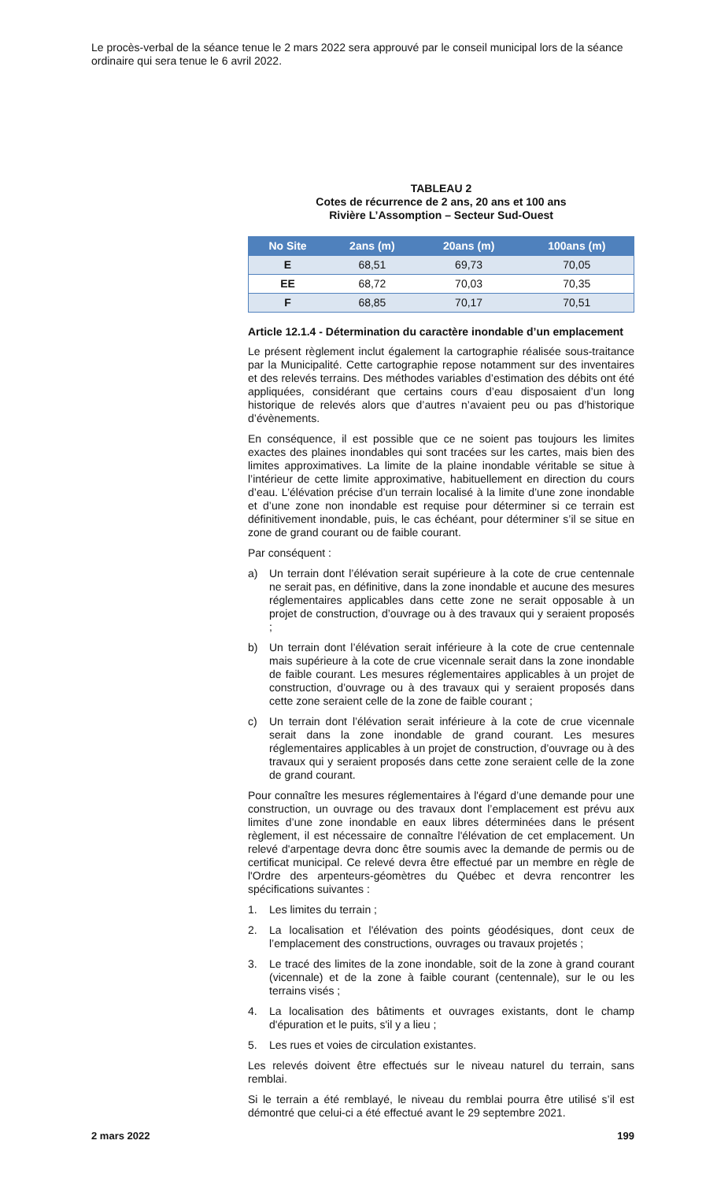Le procès-verbal de la séance tenue le 2 mars 2022 sera approuvé par le conseil municipal lors de la séance ordinaire qui sera tenue le 6 avril 2022.
TABLEAU 2
Cotes de récurrence de 2 ans, 20 ans et 100 ans
Rivière L’Assomption – Secteur Sud-Ouest
| No Site | 2ans (m) | 20ans (m) | 100ans (m) |
| --- | --- | --- | --- |
| E | 68,51 | 69,73 | 70,05 |
| EE | 68,72 | 70,03 | 70,35 |
| F | 68,85 | 70,17 | 70,51 |
Article 12.1.4 - Détermination du caractère inondable d’un emplacement
Le présent règlement inclut également la cartographie réalisée sous-traitance par la Municipalité. Cette cartographie repose notamment sur des inventaires et des relevés terrains. Des méthodes variables d’estimation des débits ont été appliquées, considérant que certains cours d’eau disposaient d’un long historique de relevés alors que d’autres n’avaient peu ou pas d’historique d’évènements.
En conséquence, il est possible que ce ne soient pas toujours les limites exactes des plaines inondables qui sont tracées sur les cartes, mais bien des limites approximatives. La limite de la plaine inondable véritable se situe à l’intérieur de cette limite approximative, habituellement en direction du cours d’eau. L’élévation précise d’un terrain localisé à la limite d’une zone inondable et d’une zone non inondable est requise pour déterminer si ce terrain est définitivement inondable, puis, le cas échéant, pour déterminer s’il se situe en zone de grand courant ou de faible courant.
Par conséquent :
a) Un terrain dont l’élévation serait supérieure à la cote de crue centennale ne serait pas, en définitive, dans la zone inondable et aucune des mesures réglementaires applicables dans cette zone ne serait opposable à un projet de construction, d’ouvrage ou à des travaux qui y seraient proposés ;
b) Un terrain dont l’élévation serait inférieure à la cote de crue centennale mais supérieure à la cote de crue vicennale serait dans la zone inondable de faible courant. Les mesures réglementaires applicables à un projet de construction, d’ouvrage ou à des travaux qui y seraient proposés dans cette zone seraient celle de la zone de faible courant ;
c) Un terrain dont l’élévation serait inférieure à la cote de crue vicennale serait dans la zone inondable de grand courant. Les mesures réglementaires applicables à un projet de construction, d’ouvrage ou à des travaux qui y seraient proposés dans cette zone seraient celle de la zone de grand courant.
Pour connaître les mesures réglementaires à l'égard d’une demande pour une construction, un ouvrage ou des travaux dont l’emplacement est prévu aux limites d’une zone inondable en eaux libres déterminées dans le présent règlement, il est nécessaire de connaître l'élévation de cet emplacement. Un relevé d'arpentage devra donc être soumis avec la demande de permis ou de certificat municipal. Ce relevé devra être effectué par un membre en règle de l'Ordre des arpenteurs-géomètres du Québec et devra rencontrer les spécifications suivantes :
1. Les limites du terrain ;
2. La localisation et l'élévation des points géodésiques, dont ceux de l’emplacement des constructions, ouvrages ou travaux projetés ;
3. Le tracé des limites de la zone inondable, soit de la zone à grand courant (vicennale) et de la zone à faible courant (centennale), sur le ou les terrains visés ;
4. La localisation des bâtiments et ouvrages existants, dont le champ d'épuration et le puits, s'il y a lieu ;
5. Les rues et voies de circulation existantes.
Les relevés doivent être effectués sur le niveau naturel du terrain, sans remblai.
Si le terrain a été remblayé, le niveau du remblai pourra être utilisé s’il est démontré que celui-ci a été effectué avant le 29 septembre 2021.
2 mars 2022 199